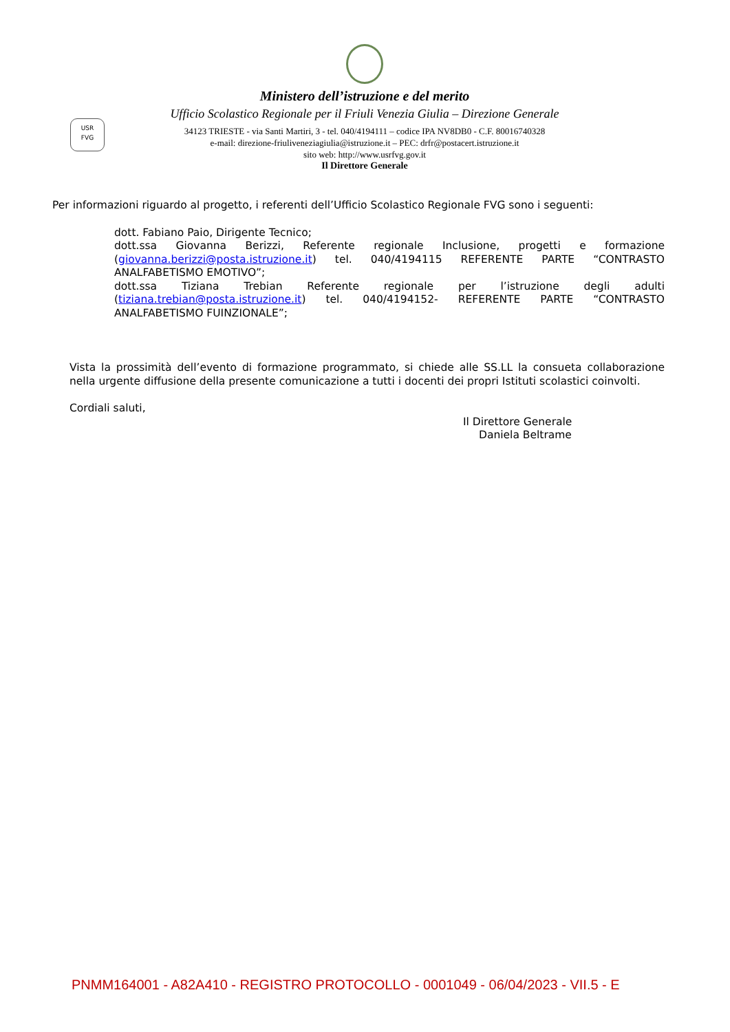USR
FVG
Ministero dell’istruzione e del merito
Ufficio Scolastico Regionale per il Friuli Venezia Giulia – Direzione Generale
34123 TRIESTE - via Santi Martiri, 3 - tel. 040/4194111 – codice IPA NV8DB0 - C.F. 80016740328
e-mail: direzione-friuliveneziagiulia@istruzione.it – PEC: drfr@postacert.istruzione.it
sito web: http://www.usrfvg.gov.it
Il Direttore Generale
Per informazioni riguardo al progetto, i referenti dell’Ufficio Scolastico Regionale FVG sono i seguenti:
dott. Fabiano Paio, Dirigente Tecnico;
dott.ssa Giovanna Berizzi, Referente regionale Inclusione, progetti e formazione (giovanna.berizzi@posta.istruzione.it) tel. 040/4194115 REFERENTE PARTE “CONTRASTO ANALFABETISMO EMOTIVO”;
dott.ssa Tiziana Trebian Referente regionale per l’istruzione degli adulti (tiziana.trebian@posta.istruzione.it) tel. 040/4194152- REFERENTE PARTE “CONTRASTO ANALFABETISMO FUINZIONALE”;
Vista la prossimità dell’evento di formazione programmato, si chiede alle SS.LL la consueta collaborazione nella urgente diffusione della presente comunicazione a tutti i docenti dei propri Istituti scolastici coinvolti.
Cordiali saluti,
Il Direttore Generale
Daniela Beltrame
PNMM164001 - A82A410 - REGISTRO PROTOCOLLO - 0001049 - 06/04/2023 - VII.5 - E